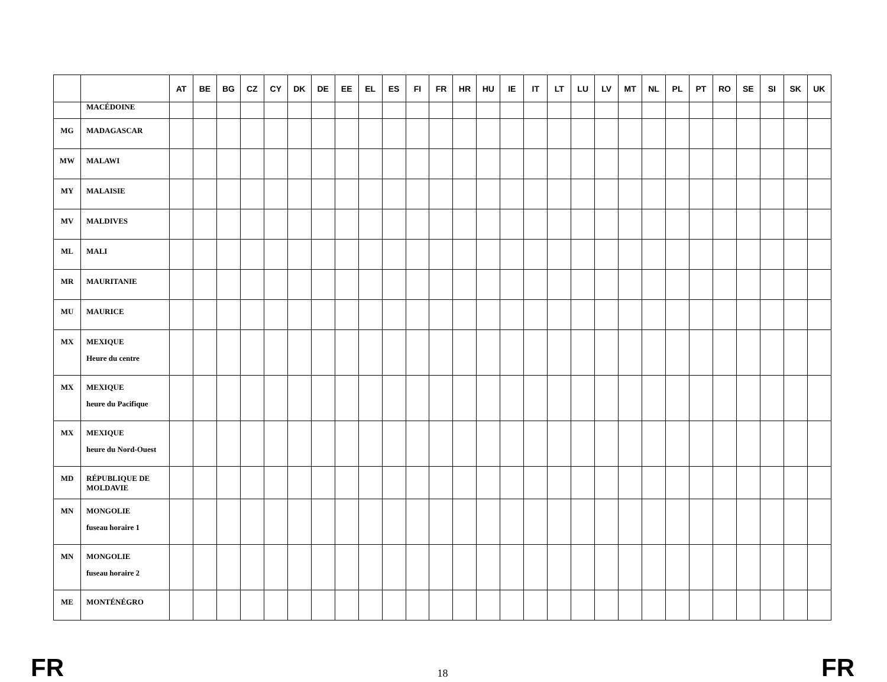| | | AT | BE | BG | CZ | CY | DK | DE | EE | EL | ES | FI | FR | HR | HU | IE | IT | LT | LU | LV | MT | NL | PL | PT | RO | SE | SI | SK | UK |
| --- | --- | --- | --- | --- | --- | --- | --- | --- | --- | --- | --- | --- | --- | --- | --- | --- | --- | --- | --- | --- | --- | --- | --- | --- | --- | --- | --- | --- | --- |
| | MACÉDOINE | | | | | | | | | | | | | | | | | | | | | | | | | | | | |
| MG | MADAGASCAR | | | | | | | | | | | | | | | | | | | | | | | | | | | | |
| MW | MALAWI | | | | | | | | | | | | | | | | | | | | | | | | | | | | |
| MY | MALAISIE | | | | | | | | | | | | | | | | | | | | | | | | | | | | |
| MV | MALDIVES | | | | | | | | | | | | | | | | | | | | | | | | | | | | |
| ML | MALI | | | | | | | | | | | | | | | | | | | | | | | | | | | | |
| MR | MAURITANIE | | | | | | | | | | | | | | | | | | | | | | | | | | | | |
| MU | MAURICE | | | | | | | | | | | | | | | | | | | | | | | | | | | | |
| MX | MEXIQUE Heure du centre | | | | | | | | | | | | | | | | | | | | | | | | | | | | |
| MX | MEXIQUE heure du Pacifique | | | | | | | | | | | | | | | | | | | | | | | | | | | | |
| MX | MEXIQUE heure du Nord-Ouest | | | | | | | | | | | | | | | | | | | | | | | | | | | | |
| MD | RÉPUBLIQUE DE MOLDAVIE | | | | | | | | | | | | | | | | | | | | | | | | | | | | |
| MN | MONGOLIE fuseau horaire 1 | | | | | | | | | | | | | | | | | | | | | | | | | | | | |
| MN | MONGOLIE fuseau horaire 2 | | | | | | | | | | | | | | | | | | | | | | | | | | | | |
| ME | MONTÉNÉGRO | | | | | | | | | | | | | | | | | | | | | | | | | | | | |
FR 18 FR